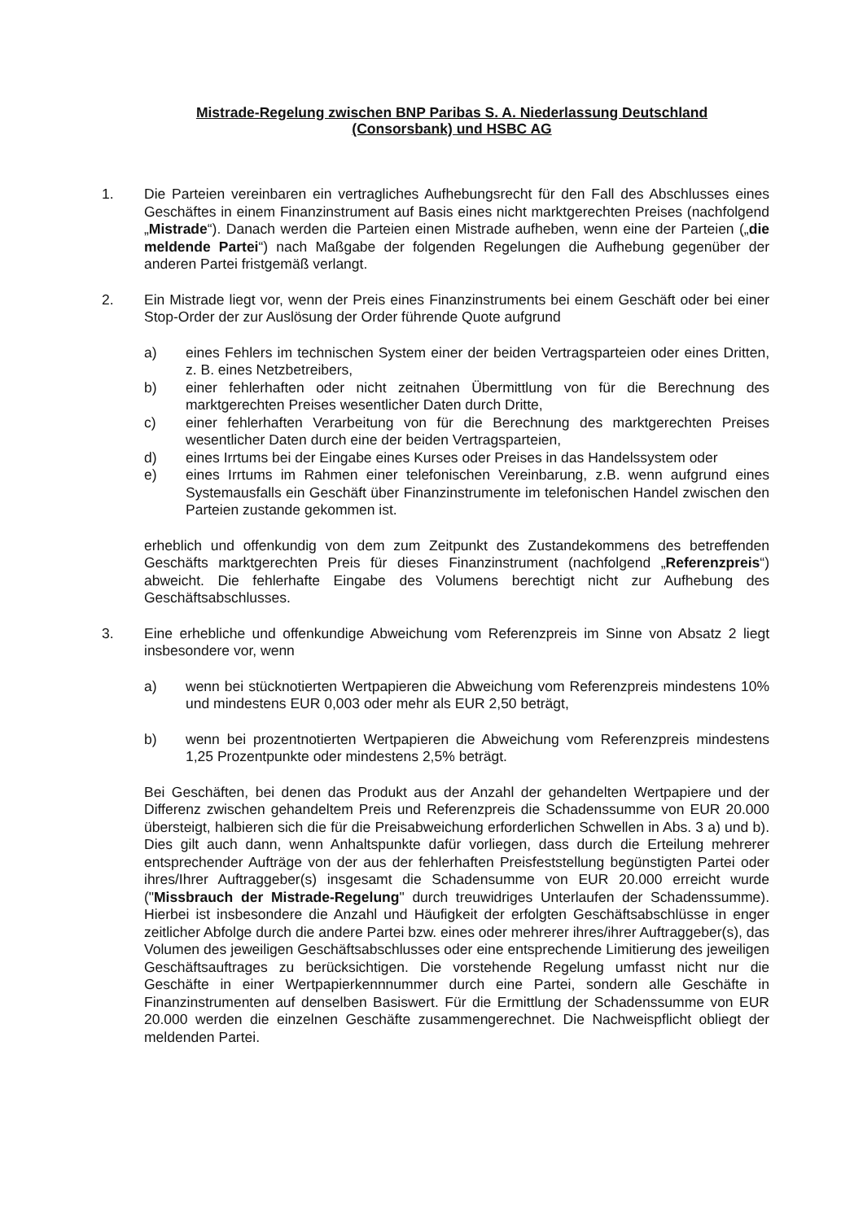Mistrade-Regelung zwischen BNP Paribas S. A. Niederlassung Deutschland
(Consorsbank) und HSBC AG
1. Die Parteien vereinbaren ein vertragliches Aufhebungsrecht für den Fall des Abschlusses eines Geschäftes in einem Finanzinstrument auf Basis eines nicht marktgerechten Preises (nachfolgend „Mistrade“). Danach werden die Parteien einen Mistrade aufheben, wenn eine der Parteien („die meldende Partei“) nach Maßgabe der folgenden Regelungen die Aufhebung gegenüber der anderen Partei fristgemäß verlangt.
2. Ein Mistrade liegt vor, wenn der Preis eines Finanzinstruments bei einem Geschäft oder bei einer Stop-Order der zur Auslösung der Order führende Quote aufgrund
a) eines Fehlers im technischen System einer der beiden Vertragsparteien oder eines Dritten, z. B. eines Netzbetreibers,
b) einer fehlerhaften oder nicht zeitnahen Übermittlung von für die Berechnung des marktgerechten Preises wesentlicher Daten durch Dritte,
c) einer fehlerhaften Verarbeitung von für die Berechnung des marktgerechten Preises wesentlicher Daten durch eine der beiden Vertragsparteien,
d) eines Irrtums bei der Eingabe eines Kurses oder Preises in das Handelssystem oder
e) eines Irrtums im Rahmen einer telefonischen Vereinbarung, z.B. wenn aufgrund eines Systemausfalls ein Geschäft über Finanzinstrumente im telefonischen Handel zwischen den Parteien zustande gekommen ist.
erheblich und offenkundig von dem zum Zeitpunkt des Zustandekommens des betreffenden Geschäfts marktgerechten Preis für dieses Finanzinstrument (nachfolgend „Referenzpreis“) abweicht. Die fehlerhafte Eingabe des Volumens berechtigt nicht zur Aufhebung des Geschäftsabschlusses.
3. Eine erhebliche und offenkundige Abweichung vom Referenzpreis im Sinne von Absatz 2 liegt insbesondere vor, wenn
a) wenn bei stücknotierten Wertpapieren die Abweichung vom Referenzpreis mindestens 10% und mindestens EUR 0,003 oder mehr als EUR 2,50 beträgt,
b) wenn bei prozentnotierten Wertpapieren die Abweichung vom Referenzpreis mindestens 1,25 Prozentpunkte oder mindestens 2,5% beträgt.
Bei Geschäften, bei denen das Produkt aus der Anzahl der gehandelten Wertpapiere und der Differenz zwischen gehandeltem Preis und Referenzpreis die Schadenssumme von EUR 20.000 übersteigt, halbieren sich die für die Preisabweichung erforderlichen Schwellen in Abs. 3 a) und b). Dies gilt auch dann, wenn Anhaltspunkte dafür vorliegen, dass durch die Erteilung mehrerer entsprechender Aufträge von der aus der fehlerhaften Preisfeststellung begünstigten Partei oder ihres/Ihrer Auftraggeber(s) insgesamt die Schadensumme von EUR 20.000 erreicht wurde ("Missbrauch der Mistrade-Regelung" durch treuwidriges Unterlaufen der Schadenssumme). Hierbei ist insbesondere die Anzahl und Häufigkeit der erfolgten Geschäftsabschlüsse in enger zeitlicher Abfolge durch die andere Partei bzw. eines oder mehrerer ihres/ihrer Auftraggeber(s), das Volumen des jeweiligen Geschäftsabschlusses oder eine entsprechende Limitierung des jeweiligen Geschäftsauftrages zu berücksichtigen. Die vorstehende Regelung umfasst nicht nur die Geschäfte in einer Wertpapierkennnummer durch eine Partei, sondern alle Geschäfte in Finanzinstrumenten auf denselben Basiswert. Für die Ermittlung der Schadenssumme von EUR 20.000 werden die einzelnen Geschäfte zusammengerechnet. Die Nachweispflicht obliegt der meldenden Partei.